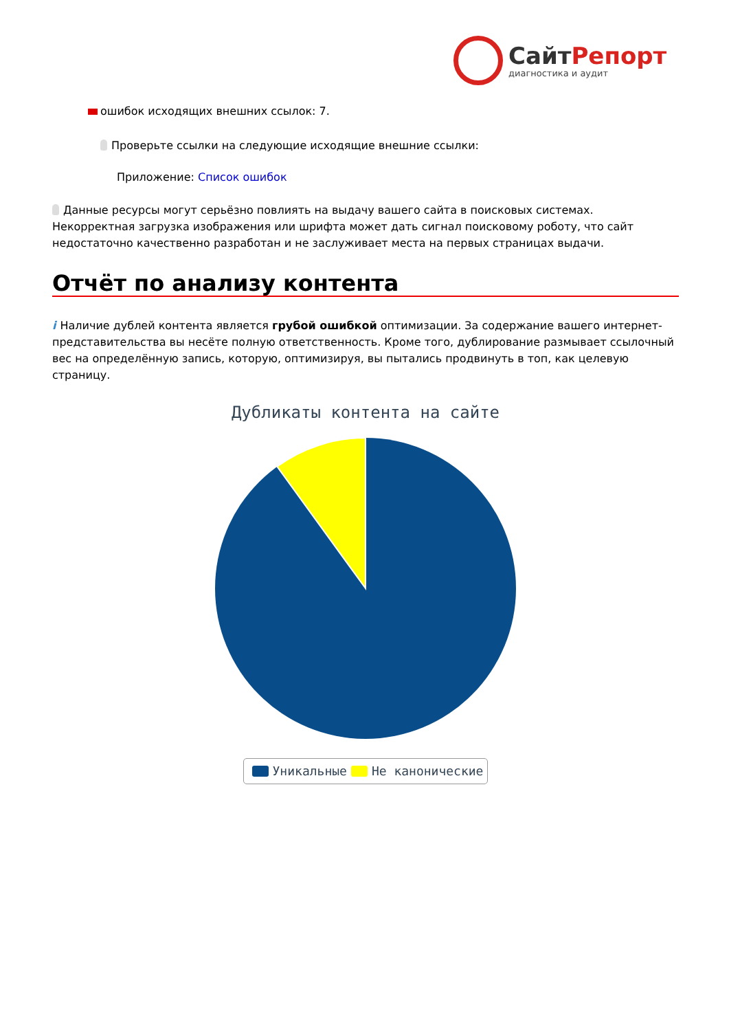СайтРепорт
диагностика и аудит
ошибок исходящих внешних ссылок: 7.
Проверьте ссылки на следующие исходящие внешние ссылки:
Приложение: Список ошибок
Данные ресурсы могут серьёзно повлиять на выдачу вашего сайта в поисковых системах. Некорректная загрузка изображения или шрифта может дать сигнал поисковому роботу, что сайт недостаточно качественно разработан и не заслуживает места на первых страницах выдачи.
Отчёт по анализу контента
i Наличие дублей контента является грубой ошибкой оптимизации. За содержание вашего интернет-представительства вы несёте полную ответственность. Кроме того, дублирование размывает ссылочный вес на определённую запись, которую, оптимизируя, вы пытались продвинуть в топ, как целевую страницу.
Дубликаты контента на сайте
Уникальные Не каноничecкие